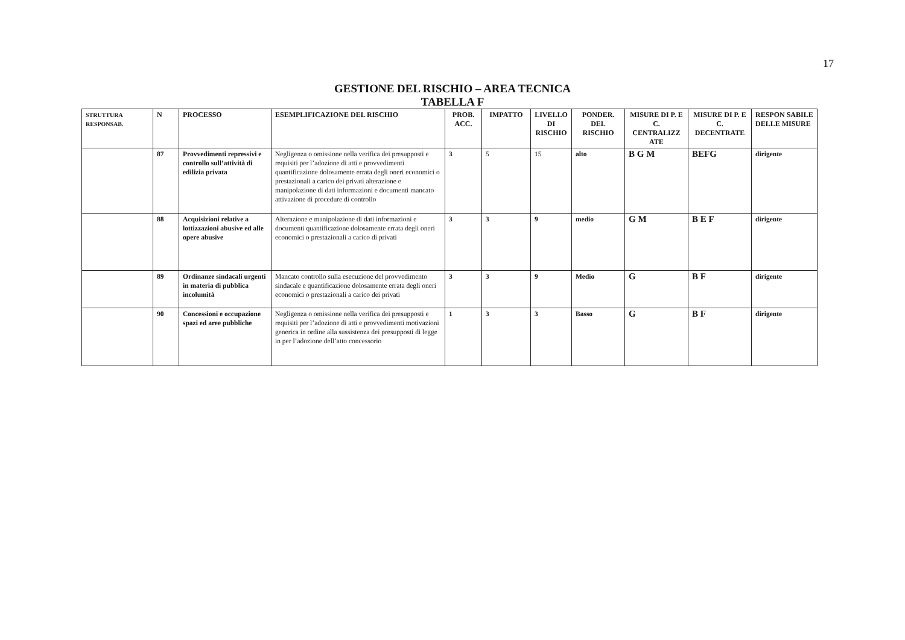17
GESTIONE DEL RISCHIO – AREA TECNICA
TABELLA F
| STRUTTURA RESPONSAB. | N | PROCESSO | ESEMPLIFICAZIONE DEL RISCHIO | PROB. ACC. | IMPATTO | LIVELLO DI RISCHIO | PONDER. DEL RISCHIO | MISURE DI P. E C. CENTRALIZZ ATE | MISURE DI P. E C. DECENTRATE | RESPON SABILE DELLE MISURE |
| --- | --- | --- | --- | --- | --- | --- | --- | --- | --- | --- |
| | 87 | Provvedimenti repressivi e controllo sull’attività di edilizia privata | Negligenza o omissione nella verifica dei presupposti e requisiti per l’adozione di atti e provvedimenti quantificazione dolosamente errata degli oneri economici o prestazionali a carico dei privati alterazione e manipolazione di dati informazioni e documenti mancato attivazione di procedure di controllo | 3 | 5 | 15 | alto | B G M | BEFG | dirigente |
| | 88 | Acquisizioni relative a lottizzazioni abusive ed alle opere abusive | Alterazione e manipolazione di dati informazioni e documenti quantificazione dolosamente errata degli oneri economici o prestazionali a carico di privati | 3 | 3 | 9 | medio | G M | B E F | dirigente |
| | 89 | Ordinanze sindacali urgenti in materia di pubblica incolumità | Mancato controllo sulla esecuzione del provvedimento sindacale e quantificazione dolosamente errata degli oneri economici o prestazionali a carico dei privati | 3 | 3 | 9 | Medio | G | B F | dirigente |
| | 90 | Concessioni e occupazione spazi ed aree pubbliche | Negligenza o omissione nella verifica dei presupposti e requisiti per l’adozione di atti e provvedimenti motivazioni generica in ordine alla sussistenza dei presupposti di legge in per l’adozione dell’atto concessorio | 1 | 3 | 3 | Basso | G | B F | dirigente |